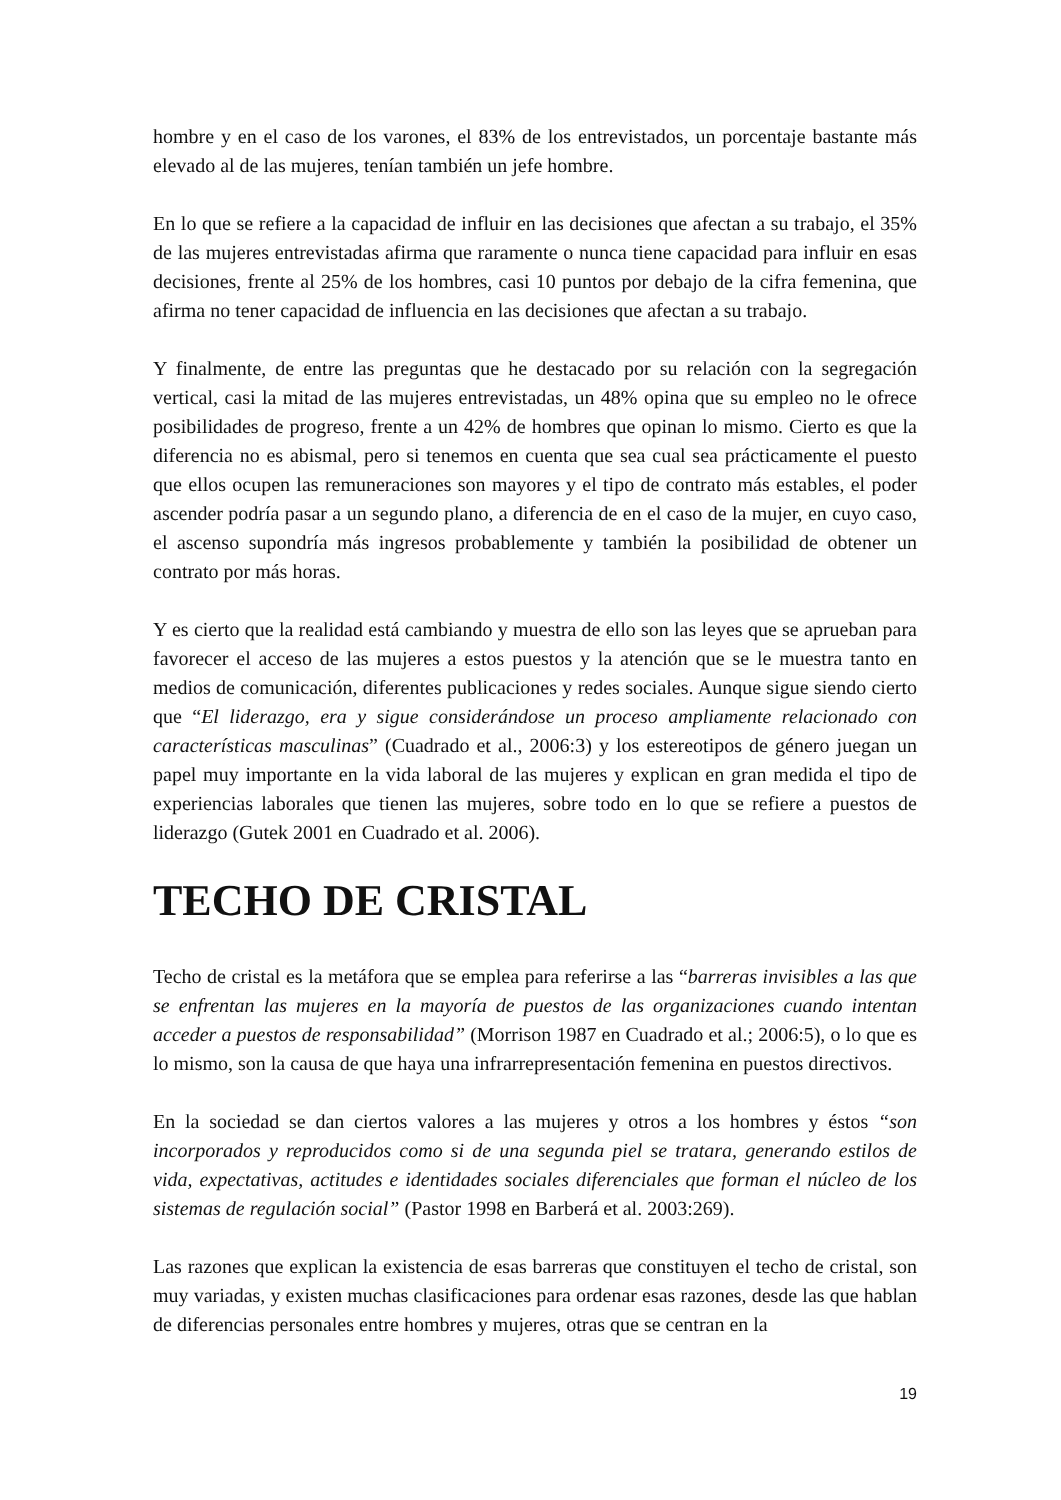hombre y en el caso de los varones, el 83% de los entrevistados, un porcentaje bastante más elevado al de las mujeres, tenían también un jefe hombre.
En lo que se refiere a la capacidad de influir en las decisiones que afectan a su trabajo, el 35% de las mujeres entrevistadas afirma que raramente o nunca tiene capacidad para influir en esas decisiones, frente al 25% de los hombres, casi 10 puntos por debajo de la cifra femenina, que afirma no tener capacidad de influencia en las decisiones que afectan a su trabajo.
Y finalmente, de entre las preguntas que he destacado por su relación con la segregación vertical, casi la mitad de las mujeres entrevistadas, un 48% opina que su empleo no le ofrece posibilidades de progreso, frente a un 42% de hombres que opinan lo mismo. Cierto es que la diferencia no es abismal, pero si tenemos en cuenta que sea cual sea prácticamente el puesto que ellos ocupen las remuneraciones son mayores y el tipo de contrato más estables, el poder ascender podría pasar a un segundo plano, a diferencia de en el caso de la mujer, en cuyo caso, el ascenso supondría más ingresos probablemente y también la posibilidad de obtener un contrato por más horas.
Y es cierto que la realidad está cambiando y muestra de ello son las leyes que se aprueban para favorecer el acceso de las mujeres a estos puestos y la atención que se le muestra tanto en medios de comunicación, diferentes publicaciones y redes sociales. Aunque sigue siendo cierto que “El liderazgo, era y sigue considerándose un proceso ampliamente relacionado con características masculinas” (Cuadrado et al., 2006:3) y los estereotipos de género juegan un papel muy importante en la vida laboral de las mujeres y explican en gran medida el tipo de experiencias laborales que tienen las mujeres, sobre todo en lo que se refiere a puestos de liderazgo (Gutek 2001 en Cuadrado et al. 2006).
TECHO DE CRISTAL
Techo de cristal es la metáfora que se emplea para referirse a las “barreras invisibles a las que se enfrentan las mujeres en la mayoría de puestos de las organizaciones cuando intentan acceder a puestos de responsabilidad” (Morrison 1987 en Cuadrado et al.; 2006:5), o lo que es lo mismo, son la causa de que haya una infrarrepresentación femenina en puestos directivos.
En la sociedad se dan ciertos valores a las mujeres y otros a los hombres y éstos “son incorporados y reproducidos como si de una segunda piel se tratara, generando estilos de vida, expectativas, actitudes e identidades sociales diferenciales que forman el núcleo de los sistemas de regulación social” (Pastor 1998 en Barberá et al. 2003:269).
Las razones que explican la existencia de esas barreras que constituyen el techo de cristal, son muy variadas, y existen muchas clasificaciones para ordenar esas razones, desde las que hablan de diferencias personales entre hombres y mujeres, otras que se centran en la
19